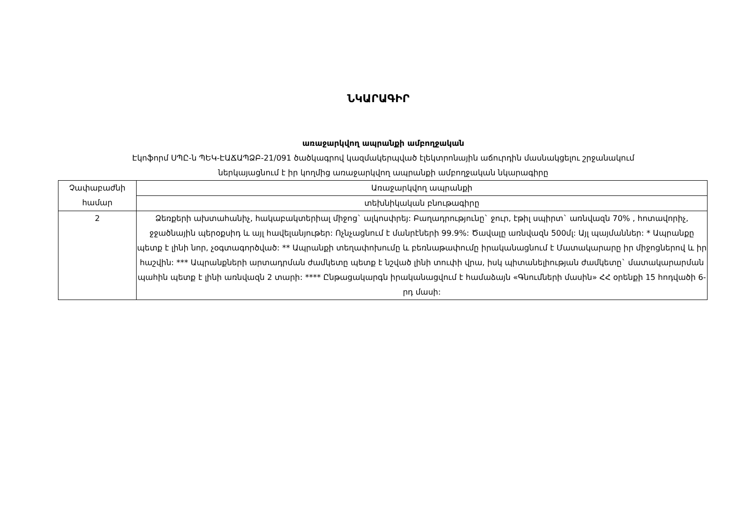ՆԿԱՐԱԳԻՐ
առաջարկվող ապրանքի ամբողջական
Էկոֆորմ ՍՊԸ-ն ՊԵԿ-ԷԱՃԱՊՁԲ-21/091 ծածկագրով կազմակերպված էլեկտրոնային աճուրդին մասնակցելու շրջանակում
ներկայացնում է իր կողմից առաջարկվող ապրանքի ամբողջական նկարագիրը
| Չափաբաժնի համար | Առաջարկվող ապրանքի |
| | տեխնիկական բնութագիրը |
| 2 | Ձեռքերի ախտահանիչ, հակաբակտերիալ միջոց` ալկոսփրեյ: Բաղադրությունը` ջուր, էթիլ սպիրտ` առնվազն 70% , հոտավորիչ, ջջածնային պերօքսիդ և այլ հավելանյութեր: Ոչնչացնում է մանրէների 99.9%: Ծավալը առնվազն 500մլ: Այլ պայմաններ: * Ապրանքը պետք է լինի նոր, չօգտագործված: ** Ապրանքի տեղափոխումը և բեռնաթափումը իրականացնում է Մատակարարը իր միջոցներով և իր հաշվին: *** Ապրանքների արտադրման ժամկետը պետք է նշված լինի տուփի վրա, իսկ պիտանելիության ժամկետը` մատակարարման պահին պետք է լինի առնվազն 2 տարի: **** Ընթացակարգն իրականացվում է համաձայն «Գնումների մասին» ՀՀ օրենքի 15 հոդվածի 6-րդ մասի: |